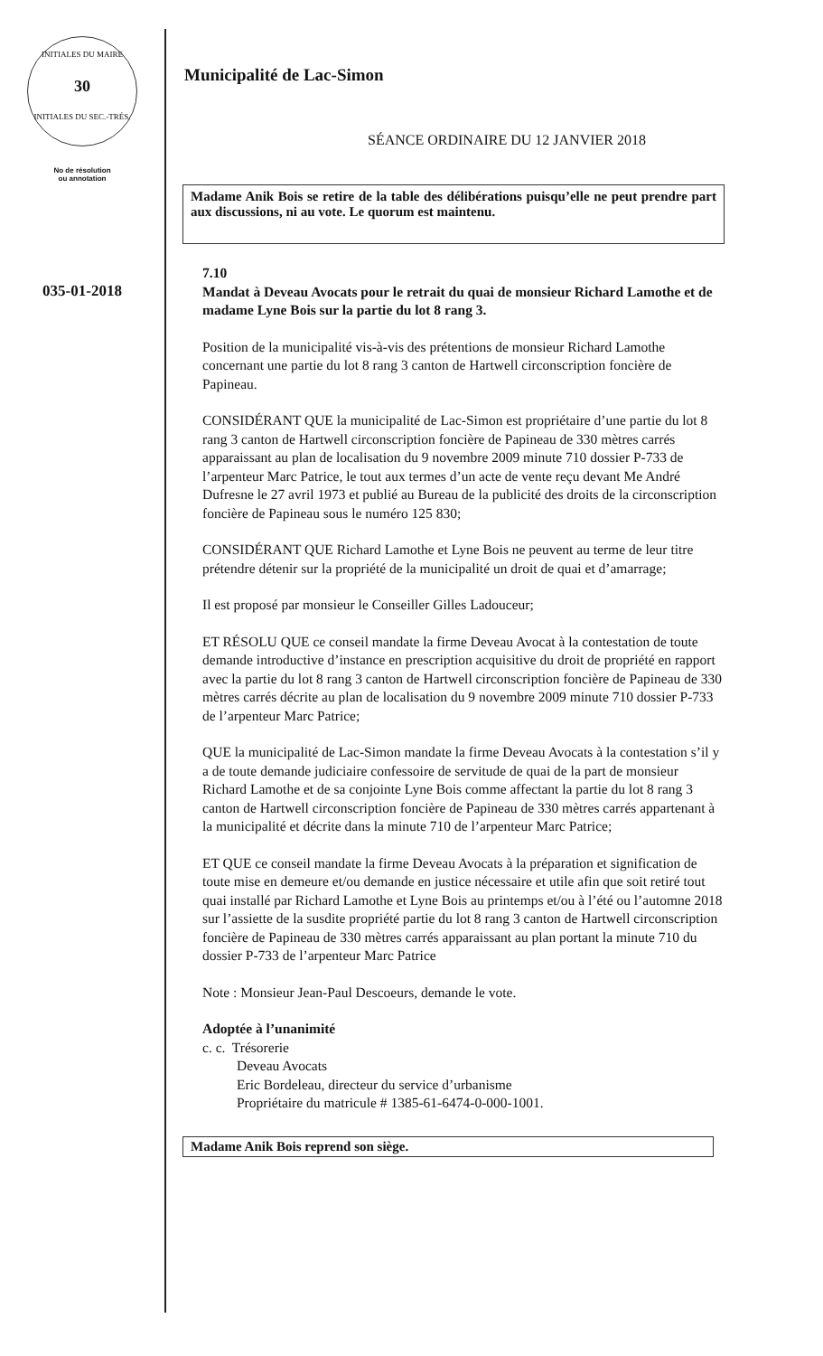INITIALES DU MAIRE
30
INITIALES DU SEC.-TRÉS.
No de résolution
ou annotation
035-01-2018
Municipalité de Lac-Simon
SÉANCE ORDINAIRE DU 12 JANVIER 2018
Madame Anik Bois se retire de la table des délibérations puisqu’elle ne peut prendre part aux discussions, ni au vote. Le quorum est maintenu.
7.10
Mandat à Deveau Avocats pour le retrait du quai de monsieur Richard Lamothe et de madame Lyne Bois sur la partie du lot 8 rang 3.
Position de la municipalité vis-à-vis des prétentions de monsieur Richard Lamothe concernant une partie du lot 8 rang 3 canton de Hartwell circonscription foncière de Papineau.
CONSIDÉRANT QUE la municipalité de Lac-Simon est propriétaire d’une partie du lot 8 rang 3 canton de Hartwell circonscription foncière de Papineau de 330 mètres carrés apparaissant au plan de localisation du 9 novembre 2009 minute 710 dossier P-733 de l’arpenteur Marc Patrice, le tout aux termes d’un acte de vente reçu devant Me André Dufresne le 27 avril 1973 et publié au Bureau de la publicité des droits de la circonscription foncière de Papineau sous le numéro 125 830;
CONSIDÉRANT QUE Richard Lamothe et Lyne Bois ne peuvent au terme de leur titre prétendre détenir sur la propriété de la municipalité un droit de quai et d’amarrage;
Il est proposé par monsieur le Conseiller Gilles Ladouceur;
ET RÉSOLU QUE ce conseil mandate la firme Deveau Avocat à la contestation de toute demande introductive d’instance en prescription acquisitive du droit de propriété en rapport avec la partie du lot 8 rang 3 canton de Hartwell circonscription foncière de Papineau de 330 mètres carrés décrite au plan de localisation du 9 novembre 2009 minute 710 dossier P-733 de l’arpenteur Marc Patrice;
QUE la municipalité de Lac-Simon mandate la firme Deveau Avocats à la contestation s’il y a de toute demande judiciaire confessoire de servitude de quai de la part de monsieur Richard Lamothe et de sa conjointe Lyne Bois comme affectant la partie du lot 8 rang 3 canton de Hartwell circonscription foncière de Papineau de 330 mètres carrés appartenant à la municipalité et décrite dans la minute 710 de l’arpenteur Marc Patrice;
ET QUE ce conseil mandate la firme Deveau Avocats à la préparation et signification de toute mise en demeure et/ou demande en justice nécessaire et utile afin que soit retiré tout quai installé par Richard Lamothe et Lyne Bois au printemps et/ou à l’été ou l’automne 2018 sur l’assiette de la susdite propriété partie du lot 8 rang 3 canton de Hartwell circonscription foncière de Papineau de 330 mètres carrés apparaissant au plan portant la minute 710 du dossier P-733 de l’arpenteur Marc Patrice
Note : Monsieur Jean-Paul Descoeurs, demande le vote.
Adoptée à l’unanimité
c. c. Trésorerie
Deveau Avocats
Eric Bordeleau, directeur du service d’urbanisme
Propriétaire du matricule # 1385-61-6474-0-000-1001.
Madame Anik Bois reprend son siège.